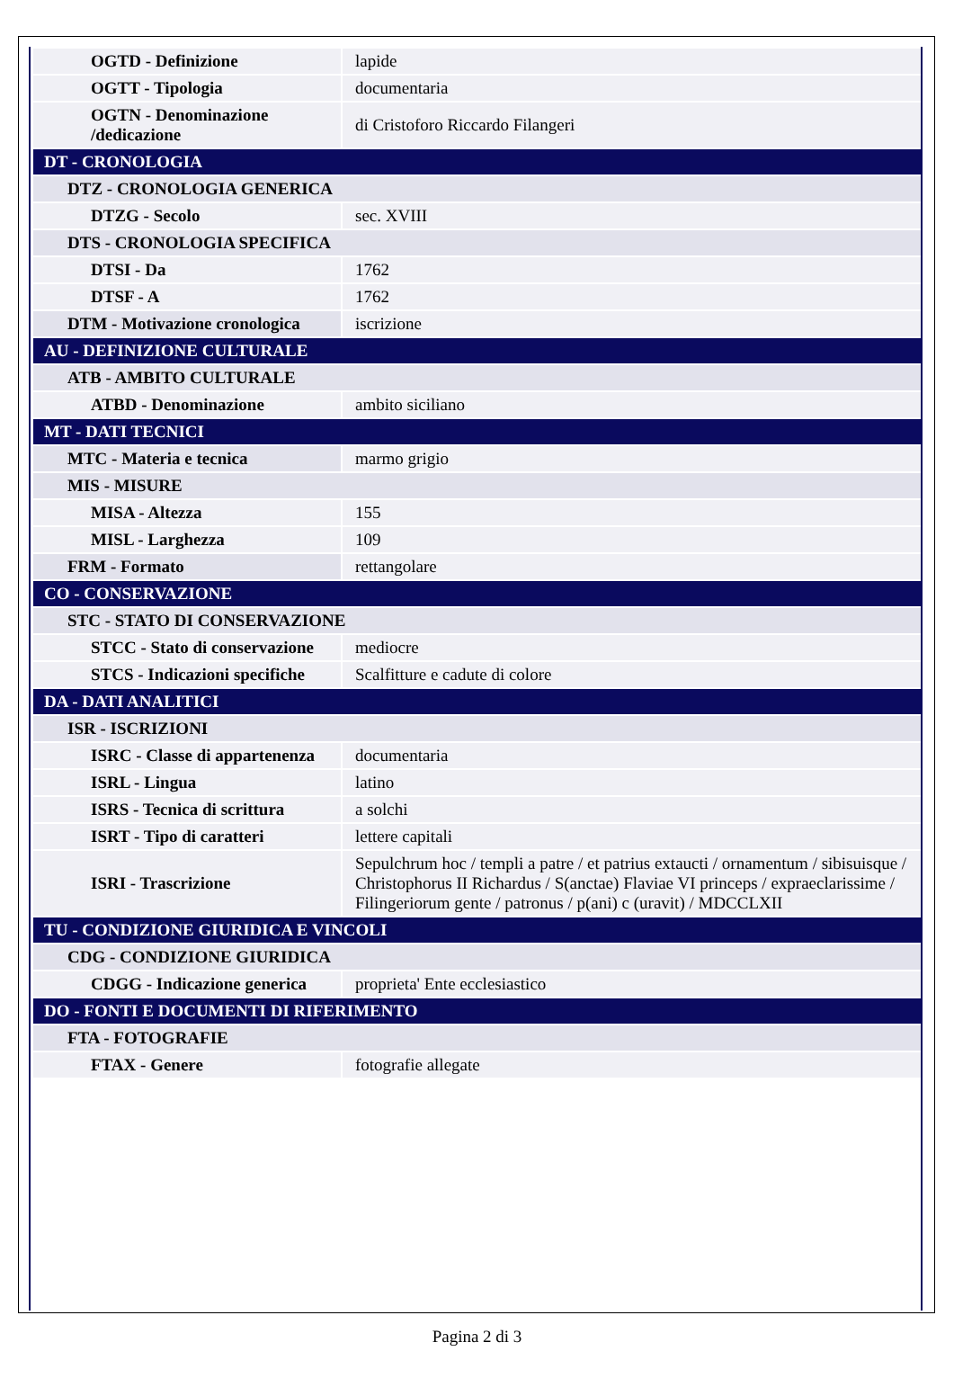| OGTD - Definizione | lapide |
| OGTT - Tipologia | documentaria |
| OGTN - Denominazione /dedicazione | di Cristoforo Riccardo Filangeri |
| DT - CRONOLOGIA | |
| DTZ - CRONOLOGIA GENERICA | |
| DTZG - Secolo | sec. XVIII |
| DTS - CRONOLOGIA SPECIFICA | |
| DTSI - Da | 1762 |
| DTSF - A | 1762 |
| DTM - Motivazione cronologica | iscrizione |
| AU - DEFINIZIONE CULTURALE | |
| ATB - AMBITO CULTURALE | |
| ATBD - Denominazione | ambito siciliano |
| MT - DATI TECNICI | |
| MTC - Materia e tecnica | marmo grigio |
| MIS - MISURE | |
| MISA - Altezza | 155 |
| MISL - Larghezza | 109 |
| FRM - Formato | rettangolare |
| CO - CONSERVAZIONE | |
| STC - STATO DI CONSERVAZIONE | |
| STCC - Stato di conservazione | mediocre |
| STCS - Indicazioni specifiche | Scalfitture e cadute di colore |
| DA - DATI ANALITICI | |
| ISR - ISCRIZIONI | |
| ISRC - Classe di appartenenza | documentaria |
| ISRL - Lingua | latino |
| ISRS - Tecnica di scrittura | a solchi |
| ISRT - Tipo di caratteri | lettere capitali |
| ISRI - Trascrizione | Sepulchrum hoc / templi a patre / et patrius extaucti / ornamentum / sibisuisque / Christophorus II Richardus / S(anctae) Flaviae VI princeps / expraeclarissime / Filingeriorum gente / patronus / p(ani) c (uravit) / MDCCLXII |
| TU - CONDIZIONE GIURIDICA E VINCOLI | |
| CDG - CONDIZIONE GIURIDICA | |
| CDGG - Indicazione generica | proprieta' Ente ecclesiastico |
| DO - FONTI E DOCUMENTI DI RIFERIMENTO | |
| FTA - FOTOGRAFIE | |
| FTAX - Genere | fotografie allegate |
Pagina 2 di 3